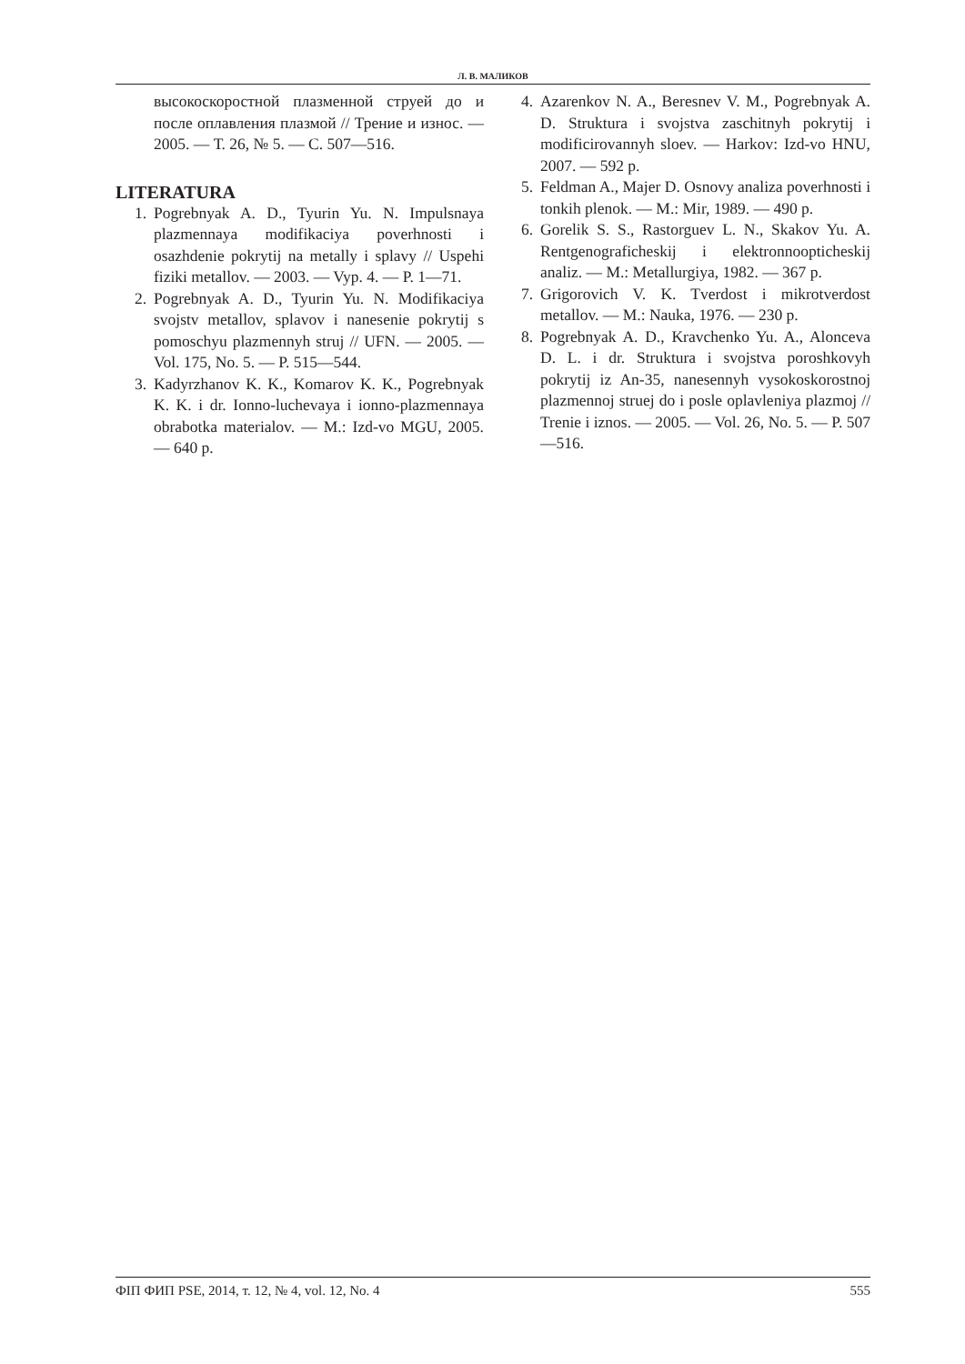Л. В. МАЛИКОВ
высокоскоростной плазменной струей до и после оплавления плазмой // Трение и износ. — 2005. — Т. 26, № 5. — С. 507—516.
LITERATURA
1. Pogrebnyak A. D., Tyurin Yu. N. Impulsnaya plazmennaya modifikaciya poverhnosti i osazhdenie pokrytij na metally i splavy // Uspehi fiziki metallov. — 2003. — Vyp. 4. — P. 1—71.
2. Pogrebnyak A. D., Tyurin Yu. N. Modifikaciya svojstv metallov, splavov i nanesenie pokrytij s pomoschyu plazmennyh struj // UFN. — 2005. — Vol. 175, No. 5. — P. 515—544.
3. Kadyrzhanov K. K., Komarov K. K., Pogrebnyak K. K. i dr. Ionno-luchevaya i ionno-plazmennaya obrabotka materialov. — M.: Izd-vo MGU, 2005. — 640 p.
4. Azarenkov N. A., Beresnev V. M., Pogrebnyak A. D. Struktura i svojstva zaschitnyh pokrytij i modificirovannyh sloev. — Harkov: Izd-vo HNU, 2007. — 592 p.
5. Feldman A., Majer D. Osnovy analiza poverhnosti i tonkih plenok. — M.: Mir, 1989. — 490 p.
6. Gorelik S. S., Rastorguev L. N., Skakov Yu. A. Rentgenograficheskij i elektronnoopticheskij analiz. — M.: Metallurgiya, 1982. — 367 p.
7. Grigorovich V. K. Tverdost i mikrotverdost metallov. — M.: Nauka, 1976. — 230 p.
8. Pogrebnyak A. D., Kravchenko Yu. A., Alonceva D. L. i dr. Struktura i svojstva poroshkovyh pokrytij iz An-35, nanesennyh vysokoskorostnoj plazmennoj struej do i posle oplavleniya plazmoj // Trenie i iznos. — 2005. — Vol. 26, No. 5. — P. 507—516.
ФІП ФИП PSE, 2014, т. 12, № 4, vol. 12, No. 4 555